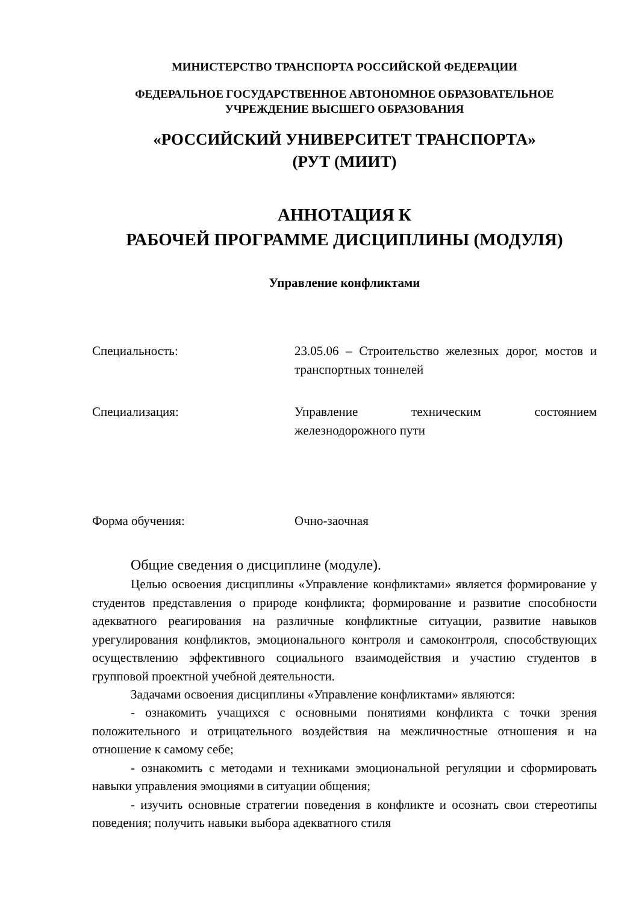МИНИСТЕРСТВО ТРАНСПОРТА РОССИЙСКОЙ ФЕДЕРАЦИИ
ФЕДЕРАЛЬНОЕ ГОСУДАРСТВЕННОЕ АВТОНОМНОЕ ОБРАЗОВАТЕЛЬНОЕ
УЧРЕЖДЕНИЕ ВЫСШЕГО ОБРАЗОВАНИЯ
«РОССИЙСКИЙ УНИВЕРСИТЕТ ТРАНСПОРТА»
(РУТ (МИИТ)
АННОТАЦИЯ К
РАБОЧЕЙ ПРОГРАММЕ ДИСЦИПЛИНЫ (МОДУЛЯ)
Управление конфликтами
Специальность: 23.05.06 – Строительство железных дорог, мостов и транспортных тоннелей
Специализация: Управление техническим состоянием железнодорожного пути
Форма обучения: Очно-заочная
Общие сведения о дисциплине (модуле).
Целью освоения дисциплины «Управление конфликтами» является формирование у студентов представления о природе конфликта; формирование и развитие способности адекватного реагирования на различные конфликтные ситуации, развитие навыков урегулирования конфликтов, эмоционального контроля и самоконтроля, способствующих осуществлению эффективного социального взаимодействия и участию студентов в групповой проектной учебной деятельности.
Задачами освоения дисциплины «Управление конфликтами» являются:
- ознакомить учащихся с основными понятиями конфликта с точки зрения положительного и отрицательного воздействия на межличностные отношения и на отношение к самому себе;
- ознакомить с методами и техниками эмоциональной регуляции и сформировать навыки управления эмоциями в ситуации общения;
- изучить основные стратегии поведения в конфликте и осознать свои стереотипы поведения; получить навыки выбора адекватного стиля